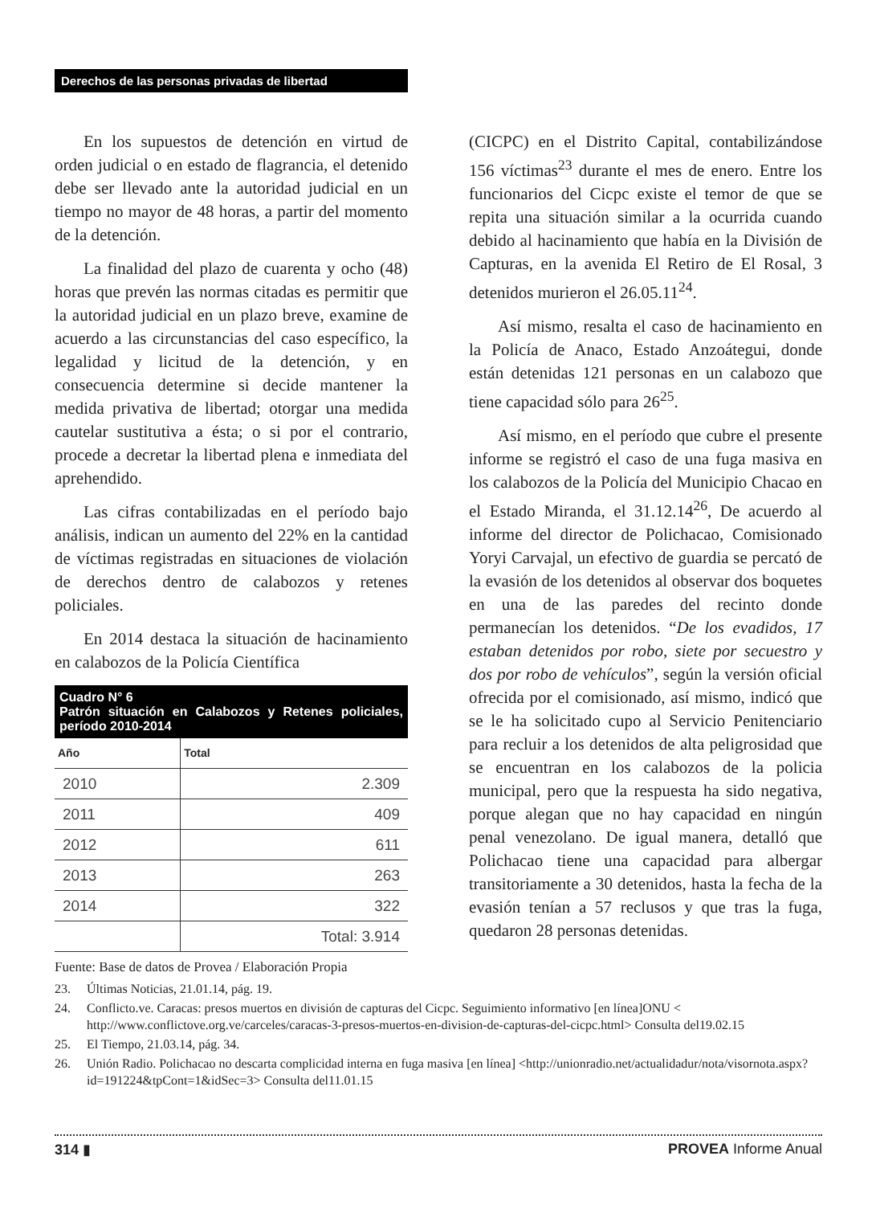Derechos de las personas privadas de libertad
En los supuestos de detención en virtud de orden judicial o en estado de flagrancia, el detenido debe ser llevado ante la autoridad judicial en un tiempo no mayor de 48 horas, a partir del momento de la detención.
La finalidad del plazo de cuarenta y ocho (48) horas que prevén las normas citadas es permitir que la autoridad judicial en un plazo breve, examine de acuerdo a las circunstancias del caso específico, la legalidad y licitud de la detención, y en consecuencia determine si decide mantener la medida privativa de libertad; otorgar una medida cautelar sustitutiva a ésta; o si por el contrario, procede a decretar la libertad plena e inmediata del aprehendido.
Las cifras contabilizadas en el período bajo análisis, indican un aumento del 22% en la cantidad de víctimas registradas en situaciones de violación de derechos dentro de calabozos y retenes policiales.
En 2014 destaca la situación de hacinamiento en calabozos de la Policía Científica
| Cuadro N° 6 Patrón situación en Calabozos y Retenes policiales, período 2010-2014 | |
| --- | --- |
| Año | Total |
| 2010 | 2.309 |
| 2011 | 409 |
| 2012 | 611 |
| 2013 | 263 |
| 2014 | 322 |
| | Total: 3.914 |
Fuente: Base de datos de Provea / Elaboración Propia
(CICPC) en el Distrito Capital, contabilizándose 156 víctimas<sup>23</sup> durante el mes de enero. Entre los funcionarios del Cicpc existe el temor de que se repita una situación similar a la ocurrida cuando debido al hacinamiento que había en la División de Capturas, en la avenida El Retiro de El Rosal, 3 detenidos murieron el 26.05.11<sup>24</sup>.
Así mismo, resalta el caso de hacinamiento en la Policía de Anaco, Estado Anzoátegui, donde están detenidas 121 personas en un calabozo que tiene capacidad sólo para 26<sup>25</sup>.
Así mismo, en el período que cubre el presente informe se registró el caso de una fuga masiva en los calabozos de la Policía del Municipio Chacao en el Estado Miranda, el 31.12.14<sup>26</sup>, De acuerdo al informe del director de Polichacao, Comisionado Yoryi Carvajal, un efectivo de guardia se percató de la evasión de los detenidos al observar dos boquetes en una de las paredes del recinto donde permanecían los detenidos. “De los evadidos, 17 estaban detenidos por robo, siete por secuestro y dos por robo de vehículos”, según la versión oficial ofrecida por el comisionado, así mismo, indicó que se le ha solicitado cupo al Servicio Penitenciario para recluir a los detenidos de alta peligrosidad que se encuentran en los calabozos de la policia municipal, pero que la respuesta ha sido negativa, porque alegan que no hay capacidad en ningún penal venezolano. De igual manera, detalló que Polichacao tiene una capacidad para albergar transitoriamente a 30 detenidos, hasta la fecha de la evasión tenían a 57 reclusos y que tras la fuga, quedaron 28 personas detenidas.
23. Últimas Noticias, 21.01.14, pág. 19.
24. Conflicto.ve. Caracas: presos muertos en división de capturas del Cicpc. Seguimiento informativo [en línea]ONU < http://www.conflictove.org.ve/carceles/caracas-3-presos-muertos-en-division-de-capturas-del-cicpc.html> Consulta del19.02.15
25. El Tiempo, 21.03.14, pág. 34.
26. Unión Radio. Polichacao no descarta complicidad interna en fuga masiva [en línea] <http://unionradio.net/actualidadur/nota/visornota.aspx?id=191224&tpCont=1&idSec=3> Consulta del11.01.15
314 ▮ PROVEA Informe Anual